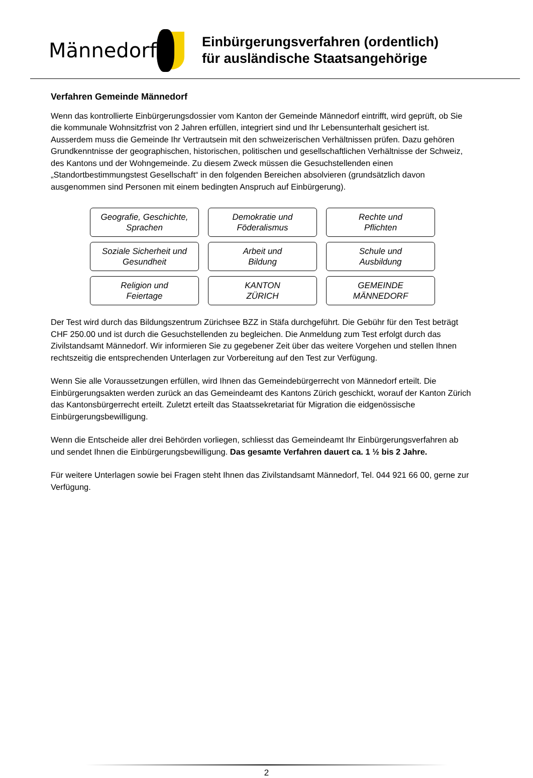Männedorf
Einbürgerungsverfahren (ordentlich)
für ausländische Staatsangehörige
Verfahren Gemeinde Männedorf
Wenn das kontrollierte Einbürgerungsdossier vom Kanton der Gemeinde Männedorf eintrifft, wird geprüft, ob Sie die kommunale Wohnsitzfrist von 2 Jahren erfüllen, integriert sind und Ihr Lebensunterhalt gesichert ist. Ausserdem muss die Gemeinde Ihr Vertrautsein mit den schweizerischen Verhältnissen prüfen. Dazu gehören Grundkenntnisse der geographischen, historischen, politischen und gesellschaftlichen Verhältnisse der Schweiz, des Kantons und der Wohngemeinde. Zu diesem Zweck müssen die Gesuchstellenden einen „Standortbestimmungstest Gesellschaft“ in den folgenden Bereichen absolvieren (grundsätzlich davon ausgenommen sind Personen mit einem bedingten Anspruch auf Einbürgerung).
Geografie, Geschichte,
Sprachen
Demokratie und
Föderalismus
Rechte und
Pflichten
Soziale Sicherheit und
Gesundheit
Arbeit und
Bildung
Schule und
Ausbildung
Religion und
Feiertage
KANTON
ZÜRICH
GEMEINDE
MÄNNEDORF
Der Test wird durch das Bildungszentrum Zürichsee BZZ in Stäfa durchgeführt. Die Gebühr für den Test beträgt CHF 250.00 und ist durch die Gesuchstellenden zu begleichen. Die Anmeldung zum Test erfolgt durch das Zivilstandsamt Männedorf. Wir informieren Sie zu gegebener Zeit über das weitere Vorgehen und stellen Ihnen rechtszeitig die entsprechenden Unterlagen zur Vorbereitung auf den Test zur Verfügung.
Wenn Sie alle Voraussetzungen erfüllen, wird Ihnen das Gemeindebürgerrecht von Männedorf erteilt. Die Einbürgerungsakten werden zurück an das Gemeindeamt des Kantons Zürich geschickt, worauf der Kanton Zürich das Kantonsbürgerrecht erteilt. Zuletzt erteilt das Staatssekretariat für Migration die eidgenössische Einbürgerungsbewilligung.
Wenn die Entscheide aller drei Behörden vorliegen, schliesst das Gemeindeamt Ihr Einbürgerungsverfahren ab und sendet Ihnen die Einbürgerungsbewilligung. Das gesamte Verfahren dauert ca. 1 ½ bis 2 Jahre.
Für weitere Unterlagen sowie bei Fragen steht Ihnen das Zivilstandsamt Männedorf, Tel. 044 921 66 00, gerne zur Verfügung.
2